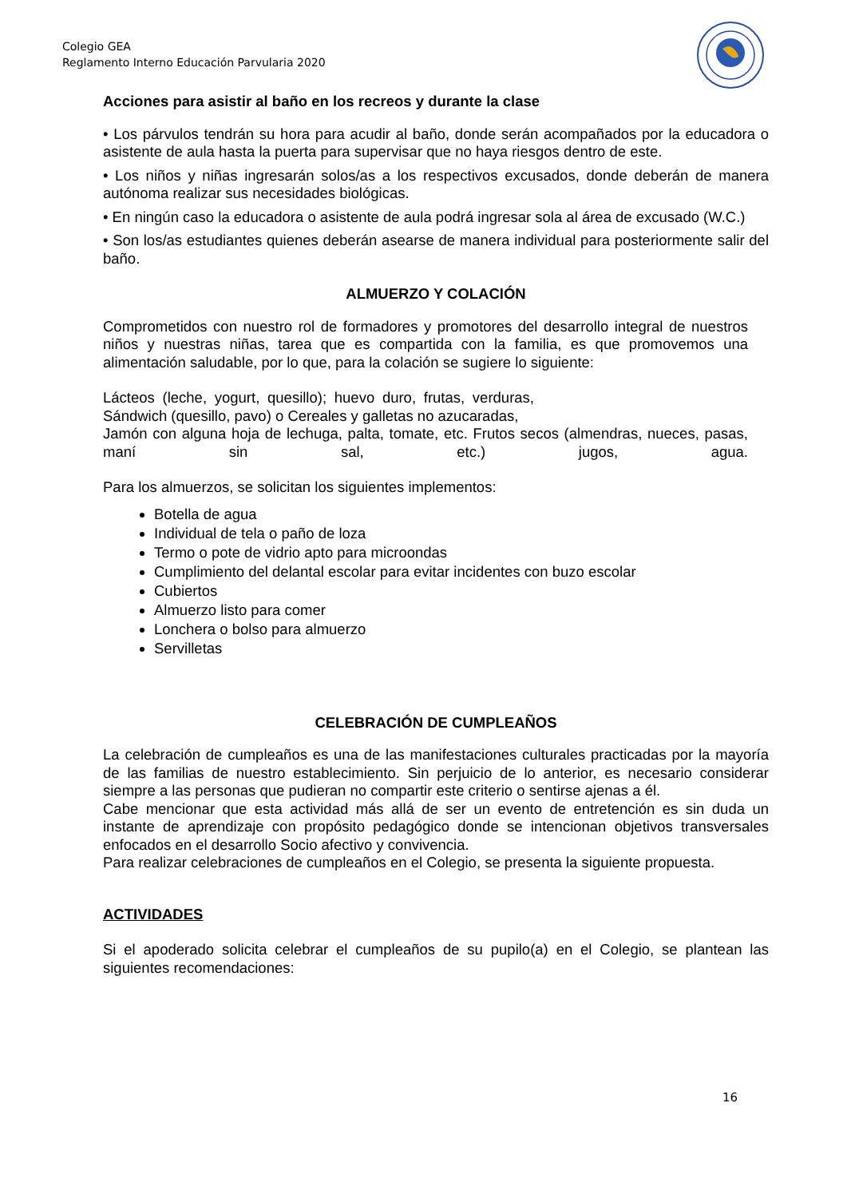Colegio GEA
Reglamento Interno Educación Parvularia 2020
Acciones para asistir al baño en los recreos y durante la clase
• Los párvulos tendrán su hora para acudir al baño, donde serán acompañados por la educadora o asistente de aula hasta la puerta para supervisar que no haya riesgos dentro de este.
• Los niños y niñas ingresarán solos/as a los respectivos excusados, donde deberán de manera autónoma realizar sus necesidades biológicas.
• En ningún caso la educadora o asistente de aula podrá ingresar sola al área de excusado (W.C.)
• Son los/as estudiantes quienes deberán asearse de manera individual para posteriormente salir del baño.
ALMUERZO Y COLACIÓN
Comprometidos con nuestro rol de formadores y promotores del desarrollo integral de nuestros niños y nuestras niñas, tarea que es compartida con la familia, es que promovemos una alimentación saludable, por lo que, para la colación se sugiere lo siguiente:
Lácteos (leche, yogurt, quesillo); huevo duro, frutas, verduras, Sándwich (quesillo, pavo) o Cereales y galletas no azucaradas,
Jamón con alguna hoja de lechuga, palta, tomate, etc. Frutos secos (almendras, nueces, pasas, maní sin sal, etc.) jugos, agua.
Para los almuerzos, se solicitan los siguientes implementos:
Botella de agua
Individual de tela o paño de loza
Termo o pote de vidrio apto para microondas
Cumplimiento del delantal escolar para evitar incidentes con buzo escolar
Cubiertos
Almuerzo listo para comer
Lonchera o bolso para almuerzo
Servilletas
CELEBRACIÓN DE CUMPLEAÑOS
La celebración de cumpleaños es una de las manifestaciones culturales practicadas por la mayoría de las familias de nuestro establecimiento. Sin perjuicio de lo anterior, es necesario considerar siempre a las personas que pudieran no compartir este criterio o sentirse ajenas a él.
Cabe mencionar que esta actividad más allá de ser un evento de entretención es sin duda un instante de aprendizaje con propósito pedagógico donde se intencionan objetivos transversales enfocados en el desarrollo Socio afectivo y convivencia.
Para realizar celebraciones de cumpleaños en el Colegio, se presenta la siguiente propuesta.
ACTIVIDADES
Si el apoderado solicita celebrar el cumpleaños de su pupilo(a) en el Colegio, se plantean las siguientes recomendaciones:
16